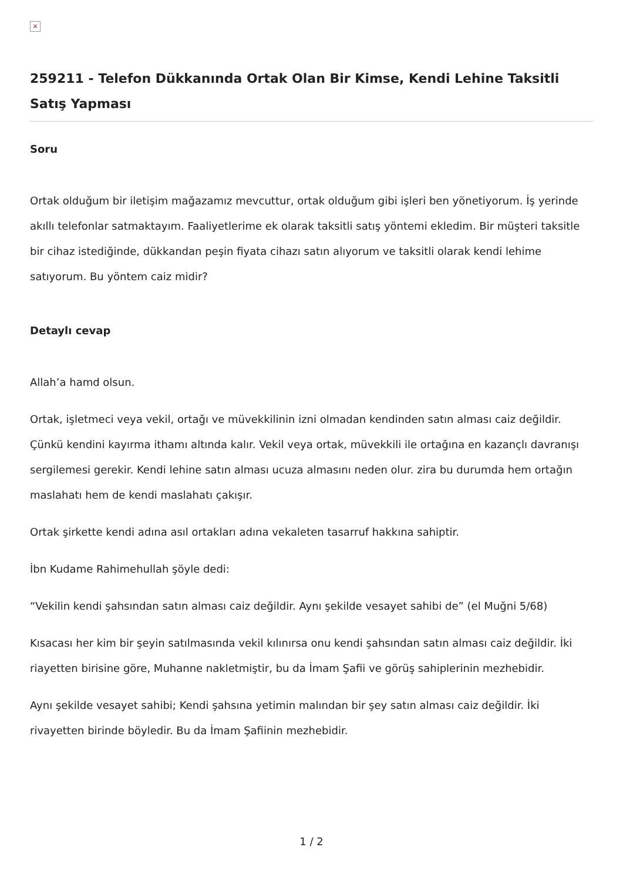×
259211 - Telefon Dükkanında Ortak Olan Bir Kimse, Kendi Lehine Taksitli Satış Yapması
Soru
Ortak olduğum bir iletişim mağazamız mevcuttur, ortak olduğum gibi işleri ben yönetiyorum. İş yerinde akıllı telefonlar satmaktayım. Faaliyetlerime ek olarak taksitli satış yöntemi ekledim. Bir müşteri taksitle bir cihaz istediğinde, dükkandan peşin fiyata cihazı satın alıyorum ve taksitli olarak kendi lehime satıyorum. Bu yöntem caiz midir?
Detaylı cevap
Allah’a hamd olsun.
Ortak, işletmeci veya vekil, ortağı ve müvekkilinin izni olmadan kendinden satın alması caiz değildir. Çünkü kendini kayırma ithamı altında kalır. Vekil veya ortak, müvekkili ile ortağına en kazançlı davranışı sergilemesi gerekir. Kendi lehine satın alması ucuza almasını neden olur. zira bu durumda hem ortağın maslahatı hem de kendi maslahatı çakışır.
Ortak şirkette kendi adına asıl ortakları adına vekaleten tasarruf hakkına sahiptir.
İbn Kudame Rahimehullah şöyle dedi:
“Vekilin kendi şahsından satın alması caiz değildir. Aynı şekilde vesayet sahibi de” (el Muğni 5/68)
Kısacası her kim bir şeyin satılmasında vekil kılınırsa onu kendi şahsından satın alması caiz değildir. İki riayetten birisine göre, Muhanne nakletmiştir, bu da İmam Şafii ve görüş sahiplerinin mezhebidir.
Aynı şekilde vesayet sahibi; Kendi şahsına yetimin malından bir şey satın alması caiz değildir. İki rivayetten birinde böyledir. Bu da İmam Şafiinin mezhebidir.
1 / 2